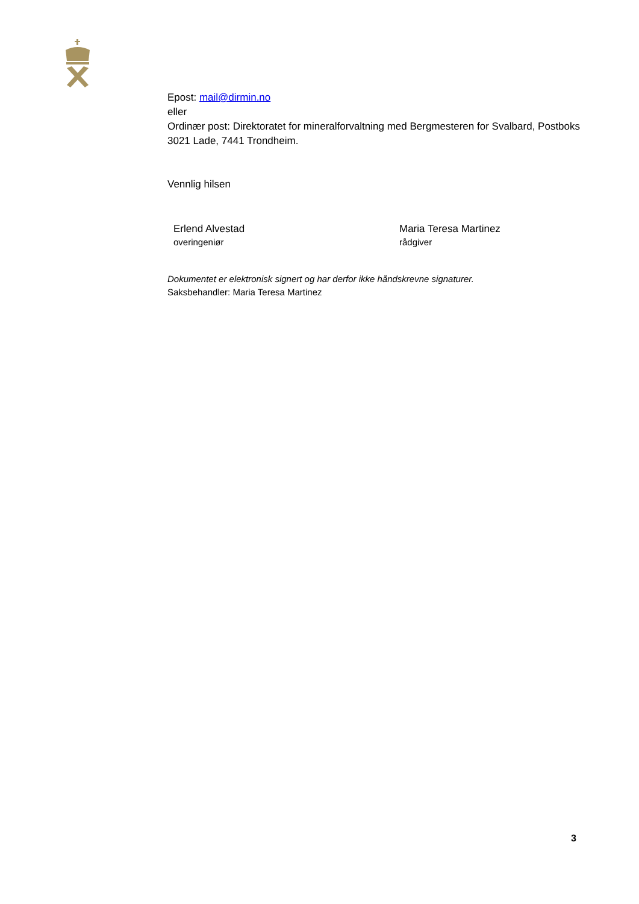Epost: mail@dirmin.no
eller
Ordinær post: Direktoratet for mineralforvaltning med Bergmesteren for Svalbard, Postboks 3021 Lade, 7441 Trondheim.
Vennlig hilsen
Erlend Alvestad
overingeniør
Maria Teresa Martinez
rådgiver
Dokumentet er elektronisk signert og har derfor ikke håndskrevne signaturer.
Saksbehandler: Maria Teresa Martinez
3